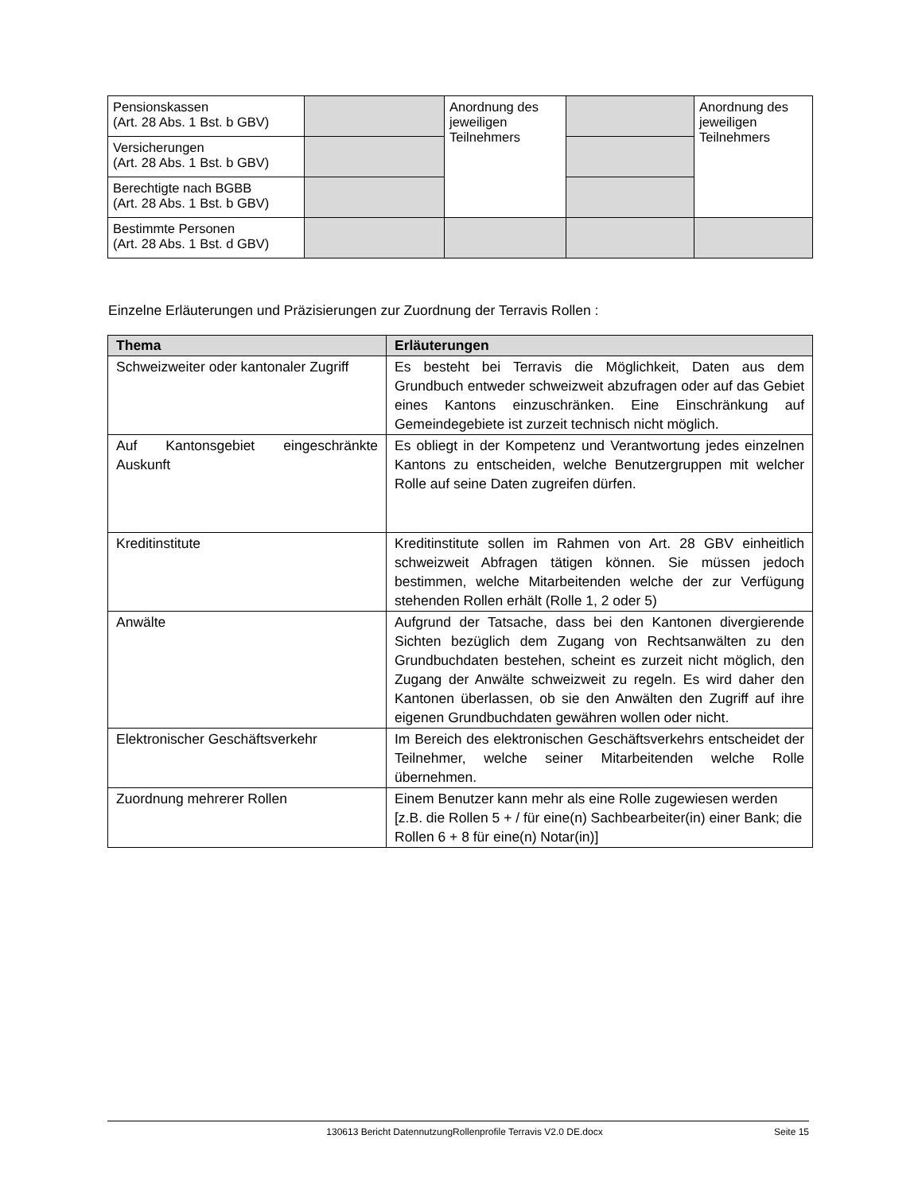| Pensionskassen (Art. 28 Abs. 1 Bst. b GBV) | | Anordnung des jeweiligen Teilnehmers | | Anordnung des jeweiligen Teilnehmers |
| Versicherungen (Art. 28 Abs. 1 Bst. b GBV) | | | | |
| Berechtigte nach BGBB (Art. 28 Abs. 1 Bst. b GBV) | | | | |
| Bestimmte Personen (Art. 28 Abs. 1 Bst. d GBV) | | | | |
Einzelne Erläuterungen und Präzisierungen zur Zuordnung der Terravis Rollen :
| Thema | Erläuterungen |
| --- | --- |
| Schweizweiter oder kantonaler Zugriff | Es besteht bei Terravis die Möglichkeit, Daten aus dem Grundbuch entweder schweizweit abzufragen oder auf das Gebiet eines Kantons einzuschränken. Eine Einschränkung auf Gemeindegebiete ist zurzeit technisch nicht möglich. |
| Auf Kantonsgebiet eingeschränkte Auskunft | Es obliegt in der Kompetenz und Verantwortung jedes einzelnen Kantons zu entscheiden, welche Benutzergruppen mit welcher Rolle auf seine Daten zugreifen dürfen. |
| Kreditinstitute | Kreditinstitute sollen im Rahmen von Art. 28 GBV einheitlich schweizweit Abfragen tätigen können. Sie müssen jedoch bestimmen, welche Mitarbeitenden welche der zur Verfügung stehenden Rollen erhält (Rolle 1, 2 oder 5) |
| Anwälte | Aufgrund der Tatsache, dass bei den Kantonen divergierende Sichten bezüglich dem Zugang von Rechtsanwälten zu den Grundbuchdaten bestehen, scheint es zurzeit nicht möglich, den Zugang der Anwälte schweizweit zu regeln. Es wird daher den Kantonen überlassen, ob sie den Anwälten den Zugriff auf ihre eigenen Grundbuchdaten gewähren wollen oder nicht. |
| Elektronischer Geschäftsverkehr | Im Bereich des elektronischen Geschäftsverkehrs entscheidet der Teilnehmer, welche seiner Mitarbeitenden welche Rolle übernehmen. |
| Zuordnung mehrerer Rollen | Einem Benutzer kann mehr als eine Rolle zugewiesen werden [z.B. die Rollen 5 + / für eine(n) Sachbearbeiter(in) einer Bank; die Rollen 6 + 8 für eine(n) Notar(in)] |
130613 Bericht DatennutzungRollenprofile Terravis V2.0 DE.docx Seite 15